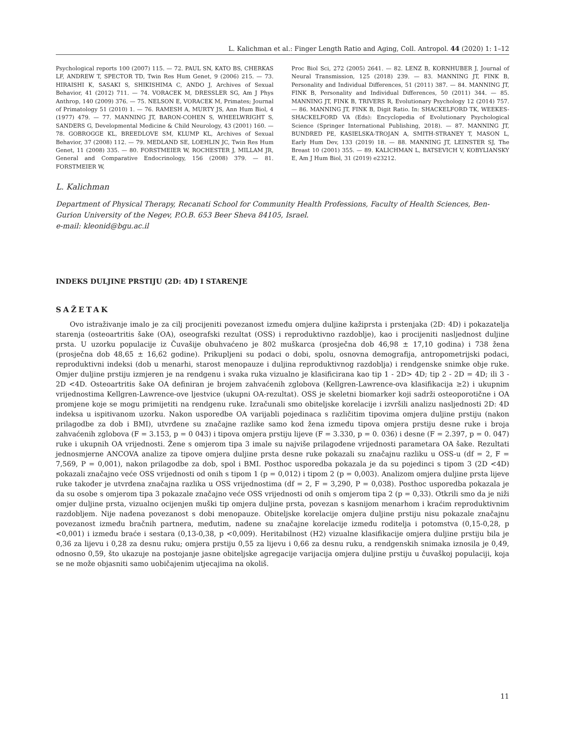L. Kalichman et al.: Finger Length Ratio and Aging, Coll. Antropol. 44 (2020) 1: 1–12
Psychological reports 100 (2007) 115. — 72. PAUL SN, KATO BS, CHERKAS LF, ANDREW T, SPECTOR TD, Twin Res Hum Genet, 9 (2006) 215. — 73. HIRAISHI K, SASAKI S, SHIKISHIMA C, ANDO J, Archives of Sexual Behavior, 41 (2012) 711. — 74. VORACEK M, DRESSLER SG, Am J Phys Anthrop, 140 (2009) 376. — 75. NELSON E, VORACEK M, Primates; Journal of Primatology 51 (2010) 1. — 76. RAMESH A, MURTY JS, Ann Hum Biol, 4 (1977) 479. — 77. MANNING JT, BARON-COHEN S, WHEELWRIGHT S, SANDERS G, Developmental Medicine & Child Neurology, 43 (2001) 160. — 78. GOBROGGE KL, BREEDLOVE SM, KLUMP KL, Archives of Sexual Behavior, 37 (2008) 112. — 79. MEDLAND SE, LOEHLIN JC, Twin Res Hum Genet, 11 (2008) 335. — 80. FORSTMEIER W, ROCHESTER J, MILLAM JR, General and Comparative Endocrinology, 156 (2008) 379. — 81. FORSTMEIER W,
Proc Biol Sci, 272 (2005) 2641. — 82. LENZ B, KORNHUBER J, Journal of Neural Transmission, 125 (2018) 239. — 83. MANNING JT, FINK B, Personality and Individual Differences, 51 (2011) 387. — 84. MANNING JT, FINK B, Personality and Individual Differences, 50 (2011) 344. — 85. MANNING JT, FINK B, TRIVERS R, Evolutionary Psychology 12 (2014) 757. — 86. MANNING JT, FINK B, Digit Ratio. In: SHACKELFORD TK, WEEKES-SHACKELFORD VA (Eds): Encyclopedia of Evolutionary Psychological Science (Springer International Publishing, 2018). — 87. MANNING JT, BUNDRED PE, KASIELSKA-TROJAN A, SMITH-STRANEY T, MASON L, Early Hum Dev, 133 (2019) 18. — 88. MANNING JT, LEINSTER SJ, The Breast 10 (2001) 355. — 89. KALICHMAN L, BATSEVICH V, KOBYLIANSKY E, Am J Hum Biol, 31 (2019) e23212.
L. Kalichman
Department of Physical Therapy, Recanati School for Community Health Professions, Faculty of Health Sciences, Ben-Gurion University of the Negev, P.O.B. 653 Beer Sheva 84105, Israel.
e-mail: kleonid@bgu.ac.il
INDEKS DULJINE PRSTIJU (2D: 4D) I STARENJE
SAŽETAK
Ovo istraživanje imalo je za cilj procijeniti povezanost između omjera duljine kažiprsta i prstenjaka (2D: 4D) i pokazatelja starenja (osteoartritis šake (OA), oseografski rezultat (OSS) i reproduktivno razdoblje), kao i procijeniti nasljednost duljine prsta. U uzorku populacije iz Čuvašije obuhvaćeno je 802 muškarca (prosječna dob 46,98 ± 17,10 godina) i 738 žena (prosječna dob 48,65 ± 16,62 godine). Prikupljeni su podaci o dobi, spolu, osnovna demografija, antropometrijski podaci, reproduktivni indeksi (dob u menarhi, starost menopauze i duljina reproduktivnog razdoblja) i rendgenske snimke obje ruke. Omjer duljine prstiju izmjeren je na rendgenu i svaka ruka vizualno je klasificirana kao tip 1 - 2D> 4D; tip 2 - 2D = 4D; ili 3 - 2D <4D. Osteoartritis šake OA definiran je brojem zahvaćenih zglobova (Kellgren-Lawrence-ova klasifikacija ≥2) i ukupnim vrijednostima Kellgren-Lawrence-ove ljestvice (ukupni OA-rezultat). OSS je skeletni biomarker koji sadrži osteoporotične i OA promjene koje se mogu primijetiti na rendgenu ruke. Izračunali smo obiteljske korelacije i izvršili analizu nasljednosti 2D: 4D indeksa u ispitivanom uzorku. Nakon usporedbe OA varijabli pojedinaca s različitim tipovima omjera duljine prstiju (nakon prilagodbe za dob i BMI), utvrđene su značajne razlike samo kod žena između tipova omjera prstiju desne ruke i broja zahvaćenih zglobova (F = 3.153, p = 0 043) i tipova omjera prstiju lijeve (F = 3.330, p = 0. 036) i desne (F = 2.397, p = 0. 047) ruke i ukupnih OA vrijednosti. Žene s omjerom tipa 3 imale su najviše prilagođene vrijednosti parametara OA šake. Rezultati jednosmjerne ANCOVA analize za tipove omjera duljine prsta desne ruke pokazali su značajnu razliku u OSS-u (df = 2, F = 7,569, P = 0,001), nakon prilagodbe za dob, spol i BMI. Posthoc usporedba pokazala je da su pojedinci s tipom 3 (2D <4D) pokazali značajno veće OSS vrijednosti od onih s tipom 1 (p = 0,012) i tipom 2 (p = 0,003). Analizom omjera duljine prsta lijeve ruke također je utvrđena značajna razlika u OSS vrijednostima (df = 2, F = 3,290, P = 0,038). Posthoc usporedba pokazala je da su osobe s omjerom tipa 3 pokazale značajno veće OSS vrijednosti od onih s omjerom tipa 2 (p = 0,33). Otkrili smo da je niži omjer duljine prsta, vizualno ocijenjen muški tip omjera duljine prsta, povezan s kasnijom menarhom i kraćim reproduktivnim razdobljem. Nije nađena povezanost s dobi menopauze. Obiteljske korelacije omjera duljine prstiju nisu pokazale značajnu povezanost između bračnih partnera, međutim, nađene su značajne korelacije između roditelja i potomstva (0,15-0,28, p <0,001) i između braće i sestara (0,13-0,38, p <0,009). Heritabilnost (H2) vizualne klasifikacije omjera duljine prstiju bila je 0,36 za lijevu i 0,28 za desnu ruku; omjera prstiju 0,55 za lijevu i 0,66 za desnu ruku, a rendgenskih snimaka iznosila je 0,49, odnosno 0,59, što ukazuje na postojanje jasne obiteljske agregacije varijacija omjera duljine prstiju u čuvaškoj populaciji, koja se ne može objasniti samo uobičajenim utjecajima na okoliš.
11